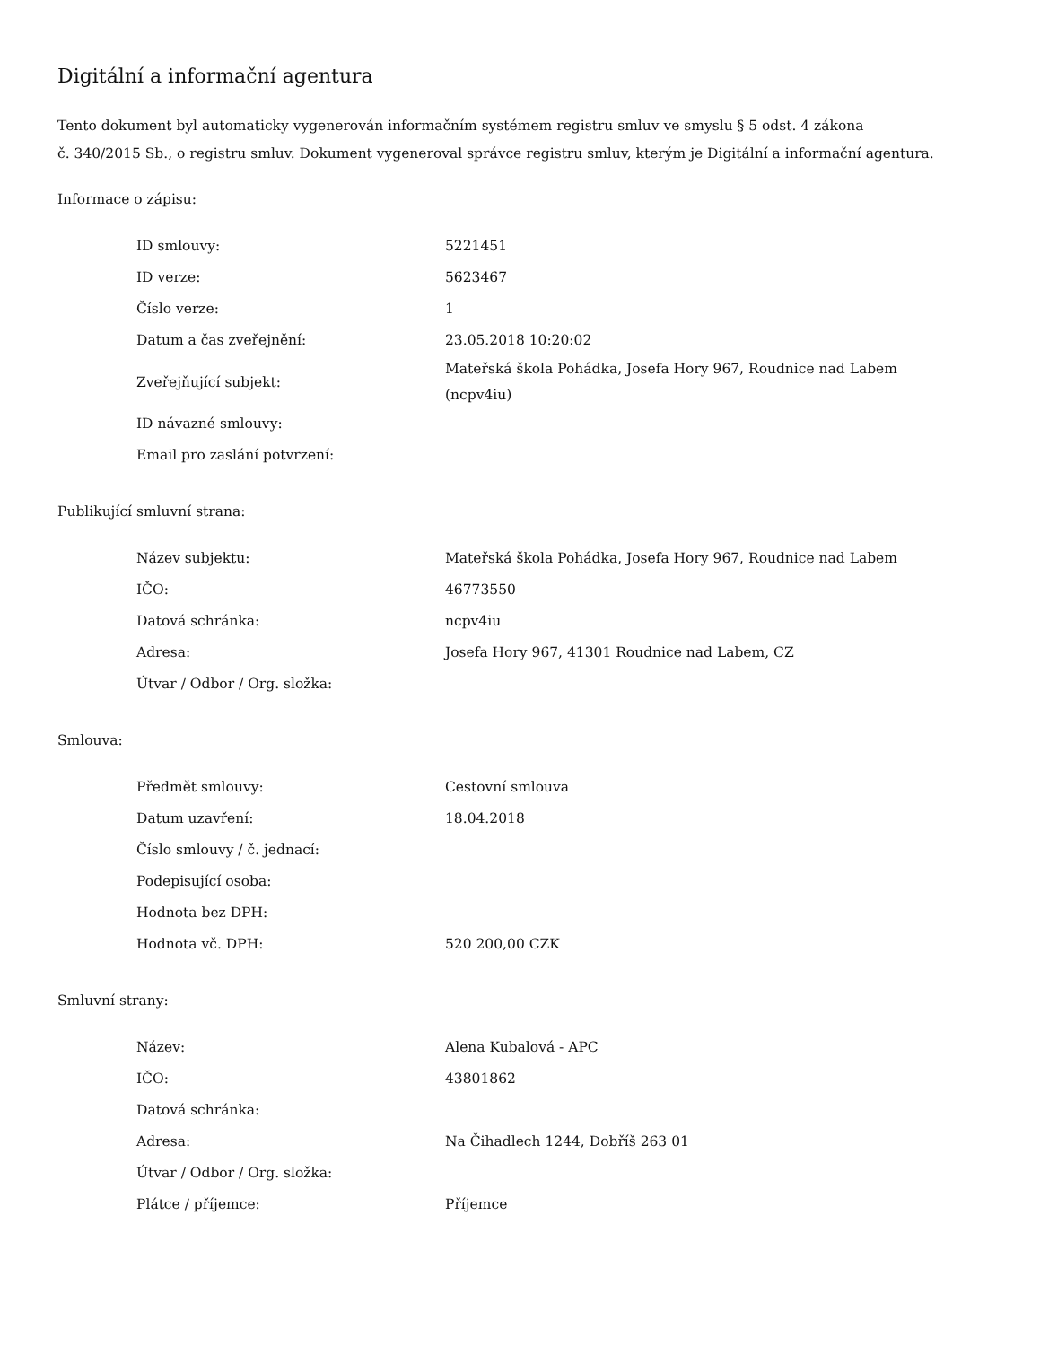Digitální a informační agentura
Tento dokument byl automaticky vygenerován informačním systémem registru smluv ve smyslu § 5 odst. 4 zákona
č. 340/2015 Sb., o registru smluv. Dokument vygeneroval správce registru smluv, kterým je Digitální a informační agentura.
Informace o zápisu:
| ID smlouvy: | 5221451 |
| ID verze: | 5623467 |
| Číslo verze: | 1 |
| Datum a čas zveřejnění: | 23.05.2018 10:20:02 |
| Zveřejňující subjekt: | Mateřská škola Pohádka, Josefa Hory 967, Roudnice nad Labem (ncpv4iu) |
| ID návazné smlouvy: | |
| Email pro zaslání potvrzení: | |
Publikující smluvní strana:
| Název subjektu: | Mateřská škola Pohádka, Josefa Hory 967, Roudnice nad Labem |
| IČO: | 46773550 |
| Datová schránka: | ncpv4iu |
| Adresa: | Josefa Hory 967, 41301 Roudnice nad Labem, CZ |
| Útvar / Odbor / Org. složka: | |
Smlouva:
| Předmět smlouvy: | Cestovní smlouva |
| Datum uzavření: | 18.04.2018 |
| Číslo smlouvy / č. jednací: | |
| Podepisující osoba: | |
| Hodnota bez DPH: | |
| Hodnota vč. DPH: | 520 200,00 CZK |
Smluvní strany:
| Název: | Alena Kubalová - APC |
| IČO: | 43801862 |
| Datová schránka: | |
| Adresa: | Na Čihadlech 1244, Dobříš 263 01 |
| Útvar / Odbor / Org. složka: | |
| Plátce / příjemce: | Příjemce |